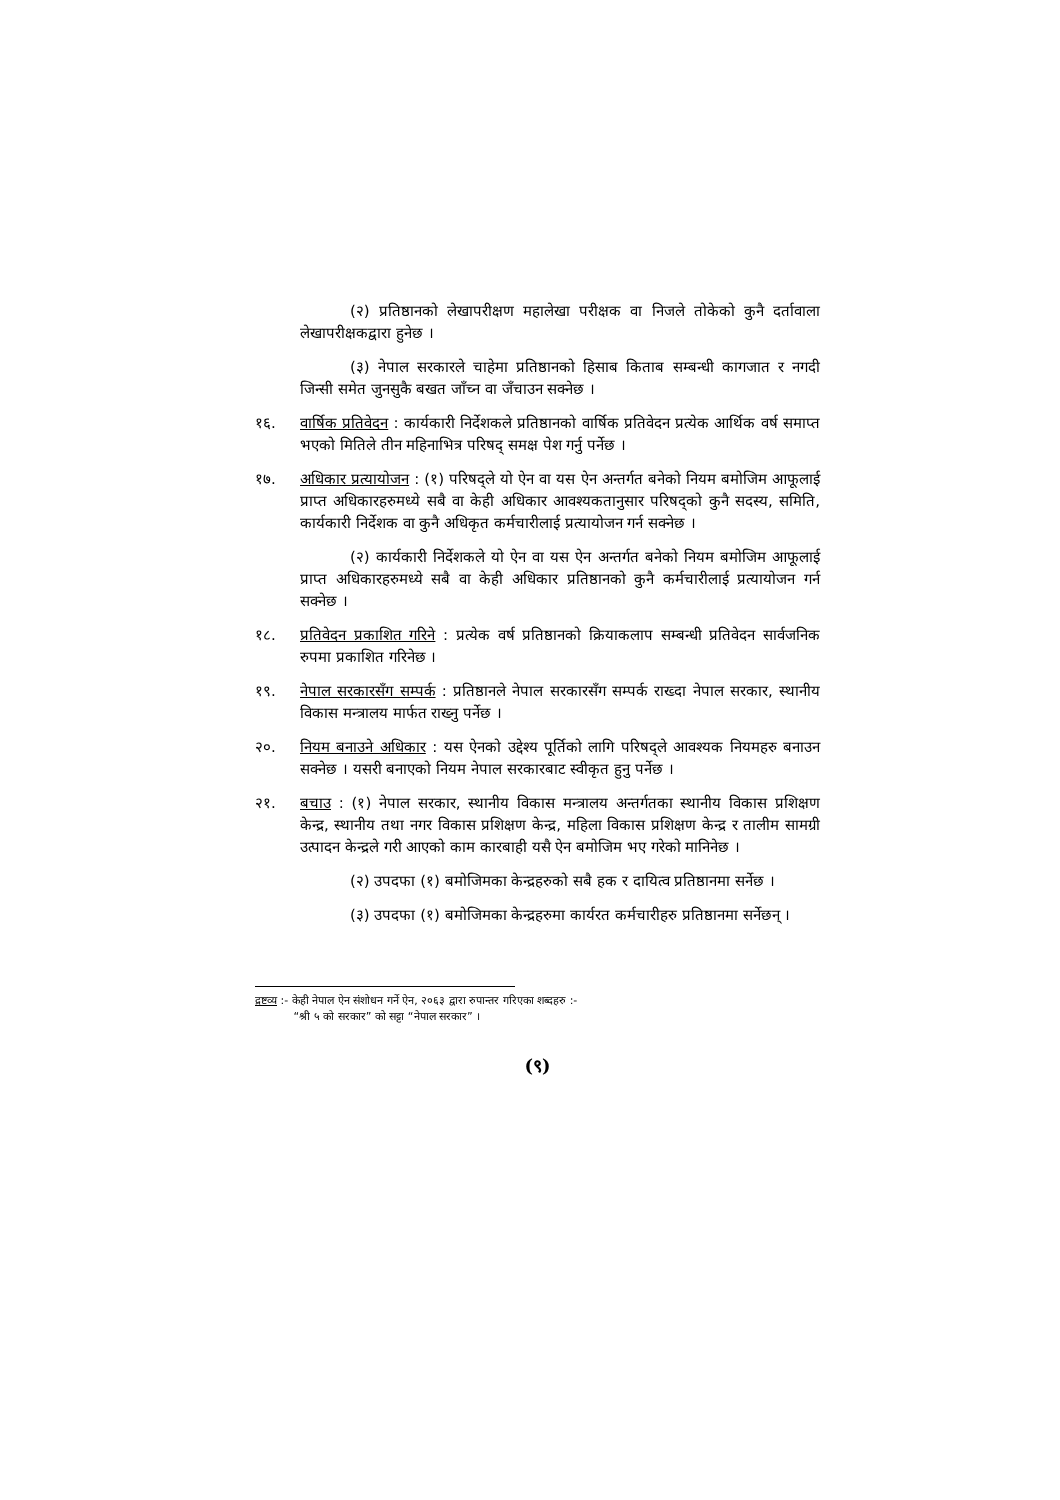(२) प्रतिष्ठानको लेखापरीक्षण महालेखा परीक्षक वा निजले तोकेको कुनै दर्तावाला लेखापरीक्षकद्वारा हुनेछ ।
(३) नेपाल सरकारले चाहेमा प्रतिष्ठानको हिसाब किताब सम्बन्धी कागजात र नगदी जिन्सी समेत जुनसुकै बखत जाँच्न वा जँचाउन सक्नेछ ।
१६. वार्षिक प्रतिवेदन : कार्यकारी निर्देशकले प्रतिष्ठानको वार्षिक प्रतिवेदन प्रत्येक आर्थिक वर्ष समाप्त भएको मितिले तीन महिनाभित्र परिषद् समक्ष पेश गर्नु पर्नेछ ।
१७. अधिकार प्रत्यायोजन : (१) परिषद्ले यो ऐन वा यस ऐन अन्तर्गत बनेको नियम बमोजिम आफूलाई प्राप्त अधिकारहरुमध्ये सबै वा केही अधिकार आवश्यकतानुसार परिषद्को कुनै सदस्य, समिति, कार्यकारी निर्देशक वा कुनै अधिकृत कर्मचारीलाई प्रत्यायोजन गर्न सक्नेछ ।
(२) कार्यकारी निर्देशकले यो ऐन वा यस ऐन अन्तर्गत बनेको नियम बमोजिम आफूलाई प्राप्त अधिकारहरुमध्ये सबै वा केही अधिकार प्रतिष्ठानको कुनै कर्मचारीलाई प्रत्यायोजन गर्न सक्नेछ ।
१८. प्रतिवेदन प्रकाशित गरिने : प्रत्येक वर्ष प्रतिष्ठानको क्रियाकलाप सम्बन्धी प्रतिवेदन सार्वजनिक रुपमा प्रकाशित गरिनेछ ।
१९. नेपाल सरकारसँग सम्पर्क : प्रतिष्ठानले नेपाल सरकारसँग सम्पर्क राख्दा नेपाल सरकार, स्थानीय विकास मन्त्रालय मार्फत राख्नु पर्नेछ ।
२०. नियम बनाउने अधिकार : यस ऐनको उद्देश्य पूर्तिको लागि परिषद्ले आवश्यक नियमहरु बनाउन सक्नेछ । यसरी बनाएको नियम नेपाल सरकारबाट स्वीकृत हुनु पर्नेछ ।
२१. बचाउ : (१) नेपाल सरकार, स्थानीय विकास मन्त्रालय अन्तर्गतका स्थानीय विकास प्रशिक्षण केन्द्र, स्थानीय तथा नगर विकास प्रशिक्षण केन्द्र, महिला विकास प्रशिक्षण केन्द्र र तालीम सामग्री उत्पादन केन्द्रले गरी आएको काम कारबाही यसै ऐन बमोजिम भए गरेको मानिनेछ ।
(२) उपदफा (१) बमोजिमका केन्द्रहरुको सबै हक र दायित्व प्रतिष्ठानमा सर्नेछ ।
(३) उपदफा (१) बमोजिमका केन्द्रहरुमा कार्यरत कर्मचारीहरु प्रतिष्ठानमा सर्नेछन् ।
द्रष्टव्य :- केही नेपाल ऐन संशोधन गर्ने ऐन, २०६३ द्वारा रुपान्तर गरिएका शब्दहरु :-
“श्री ५ को सरकार” को सट्टा “नेपाल सरकार” ।
(९)